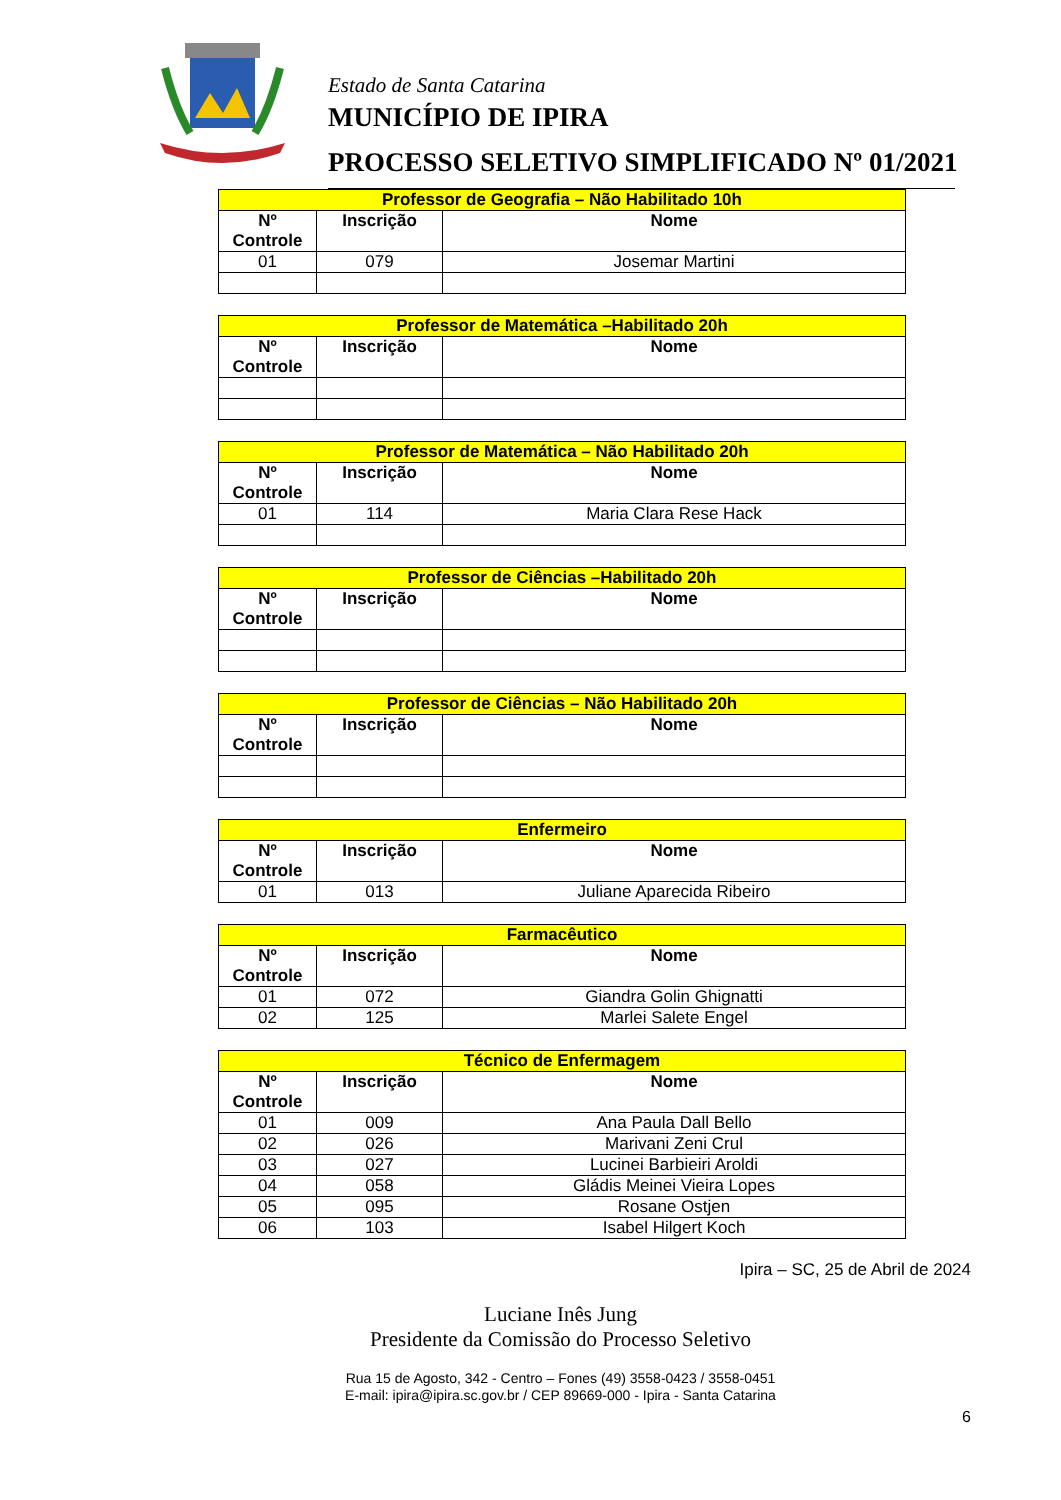Estado de Santa Catarina
MUNICÍPIO DE IPIRA
PROCESSO SELETIVO SIMPLIFICADO Nº 01/2021
| Professor de Geografia – Não Habilitado 10h | | |
| --- | --- | --- |
| Nº Controle | Inscrição | Nome |
| 01 | 079 | Josemar Martini |
| Professor de Matemática –Habilitado 20h | | |
| --- | --- | --- |
| Nº Controle | Inscrição | Nome |
| Professor de Matemática – Não Habilitado 20h | | |
| --- | --- | --- |
| Nº Controle | Inscrição | Nome |
| 01 | 114 | Maria Clara Rese Hack |
| Professor de Ciências –Habilitado 20h | | |
| --- | --- | --- |
| Nº Controle | Inscrição | Nome |
| Professor de Ciências – Não Habilitado 20h | | |
| --- | --- | --- |
| Nº Controle | Inscrição | Nome |
| Enfermeiro | | |
| --- | --- | --- |
| Nº Controle | Inscrição | Nome |
| 01 | 013 | Juliane Aparecida Ribeiro |
| Farmacêutico | | |
| --- | --- | --- |
| Nº Controle | Inscrição | Nome |
| 01 | 072 | Giandra Golin Ghignatti |
| 02 | 125 | Marlei Salete Engel |
| Técnico de Enfermagem | | |
| --- | --- | --- |
| Nº Controle | Inscrição | Nome |
| 01 | 009 | Ana Paula Dall Bello |
| 02 | 026 | Marivani Zeni Crul |
| 03 | 027 | Lucinei Barbieiri Aroldi |
| 04 | 058 | Gládis Meinei Vieira Lopes |
| 05 | 095 | Rosane Ostjen |
| 06 | 103 | Isabel Hilgert Koch |
Ipira – SC, 25 de Abril de 2024
Luciane Inês Jung
Presidente da Comissão do Processo Seletivo
Rua 15 de Agosto, 342 - Centro – Fones (49) 3558-0423 / 3558-0451
E-mail: ipira@ipira.sc.gov.br / CEP 89669-000 - Ipira - Santa Catarina
6